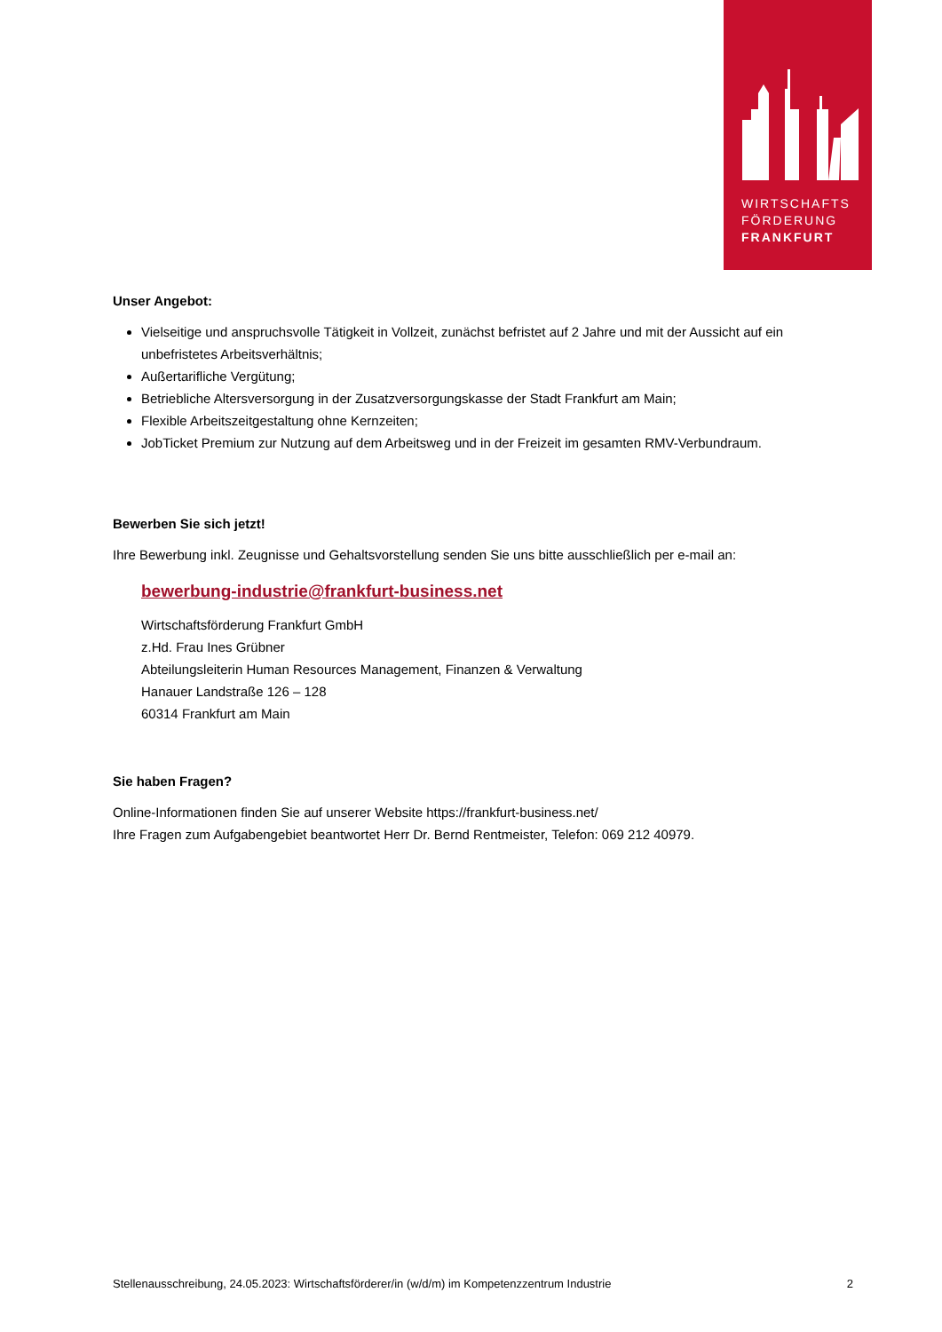WIRTSCHAFTS
FÖRDERUNG
FRANKFURT
Unser Angebot:
Vielseitige und anspruchsvolle Tätigkeit in Vollzeit, zunächst befristet auf 2 Jahre und mit der Aussicht auf ein unbefristetes Arbeitsverhältnis;
Außertarifliche Vergütung;
Betriebliche Altersversorgung in der Zusatzversorgungskasse der Stadt Frankfurt am Main;
Flexible Arbeitszeitgestaltung ohne Kernzeiten;
JobTicket Premium zur Nutzung auf dem Arbeitsweg und in der Freizeit im gesamten RMV-Verbundraum.
Bewerben Sie sich jetzt!
Ihre Bewerbung inkl. Zeugnisse und Gehaltsvorstellung senden Sie uns bitte ausschließlich per e-mail an:
bewerbung-industrie@frankfurt-business.net
Wirtschaftsförderung Frankfurt GmbH
z.Hd. Frau Ines Grübner
Abteilungsleiterin Human Resources Management, Finanzen & Verwaltung
Hanauer Landstraße 126 – 128
60314 Frankfurt am Main
Sie haben Fragen?
Online-Informationen finden Sie auf unserer Website https://frankfurt-business.net/
Ihre Fragen zum Aufgabengebiet beantwortet Herr Dr. Bernd Rentmeister, Telefon: 069 212 40979.
Stellenausschreibung, 24.05.2023: Wirtschaftsförderer/in (w/d/m) im Kompetenzzentrum Industrie 2